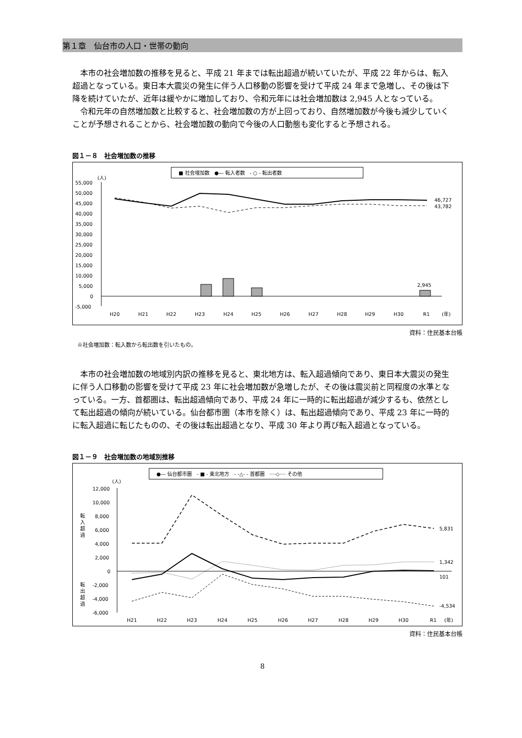第１章　仙台市の人口・世帯の動向
本市の社会増加数の推移を見ると、平成 21 年までは転出超過が続いていたが、平成 22 年からは、転入超過となっている。東日本大震災の発生に伴う人口移動の影響を受けて平成 24 年まで急増し、その後は下降を続けていたが、近年は緩やかに増加しており、令和元年には社会増加数は 2,945 人となっている。
令和元年の自然増加数と比較すると、社会増加数の方が上回っており、自然増加数が今後も減少していくことが予想されることから、社会増加数の動向で今後の人口動態も変化すると予想される。
図１－８　社会増加数の推移
■ 社会増加数　●― 転入者数　- ○ - 転出者数
(人)
55,000
50,000
45,000
40,000
35,000
30,000
25,000
20,000
15,000
10,000
5,000
0
-5,000
46,727
43,782
2,945
H20
H21
H22
H23
H24
H25
H26
H27
H28
H29
H30
R1
(年)
資料：住民基本台帳
※社会増加数：転入数から転出数を引いたもの。
本市の社会増加数の地域別内訳の推移を見ると、東北地方は、転入超過傾向であり、東日本大震災の発生に伴う人口移動の影響を受けて平成 23 年に社会増加数が急増したが、その後は震災前と同程度の水準となっている。一方、首都圏は、転出超過傾向であり、平成 24 年に一時的に転出超過が減少するも、依然として転出超過の傾向が続いている。仙台都市圏（本市を除く）は、転出超過傾向であり、平成 23 年に一時的に転入超過に転じたものの、その後は転出超過となり、平成 30 年より再び転入超過となっている。
図１－９　社会増加数の地域別推移
●― 仙台都市圏　- ■ - 東北地方　- -△- - 首都圏　····◇···· その他
(人)
12,000
10,000
8,000
6,000
4,000
2,000
0
-2,000
-4,000
-6,000
転
入
超
過
転
出
超
過
5,831
1,342
101
-4,534
H21
H22
H23
H24
H25
H26
H27
H28
H29
H30
R1
(年)
資料：住民基本台帳
8